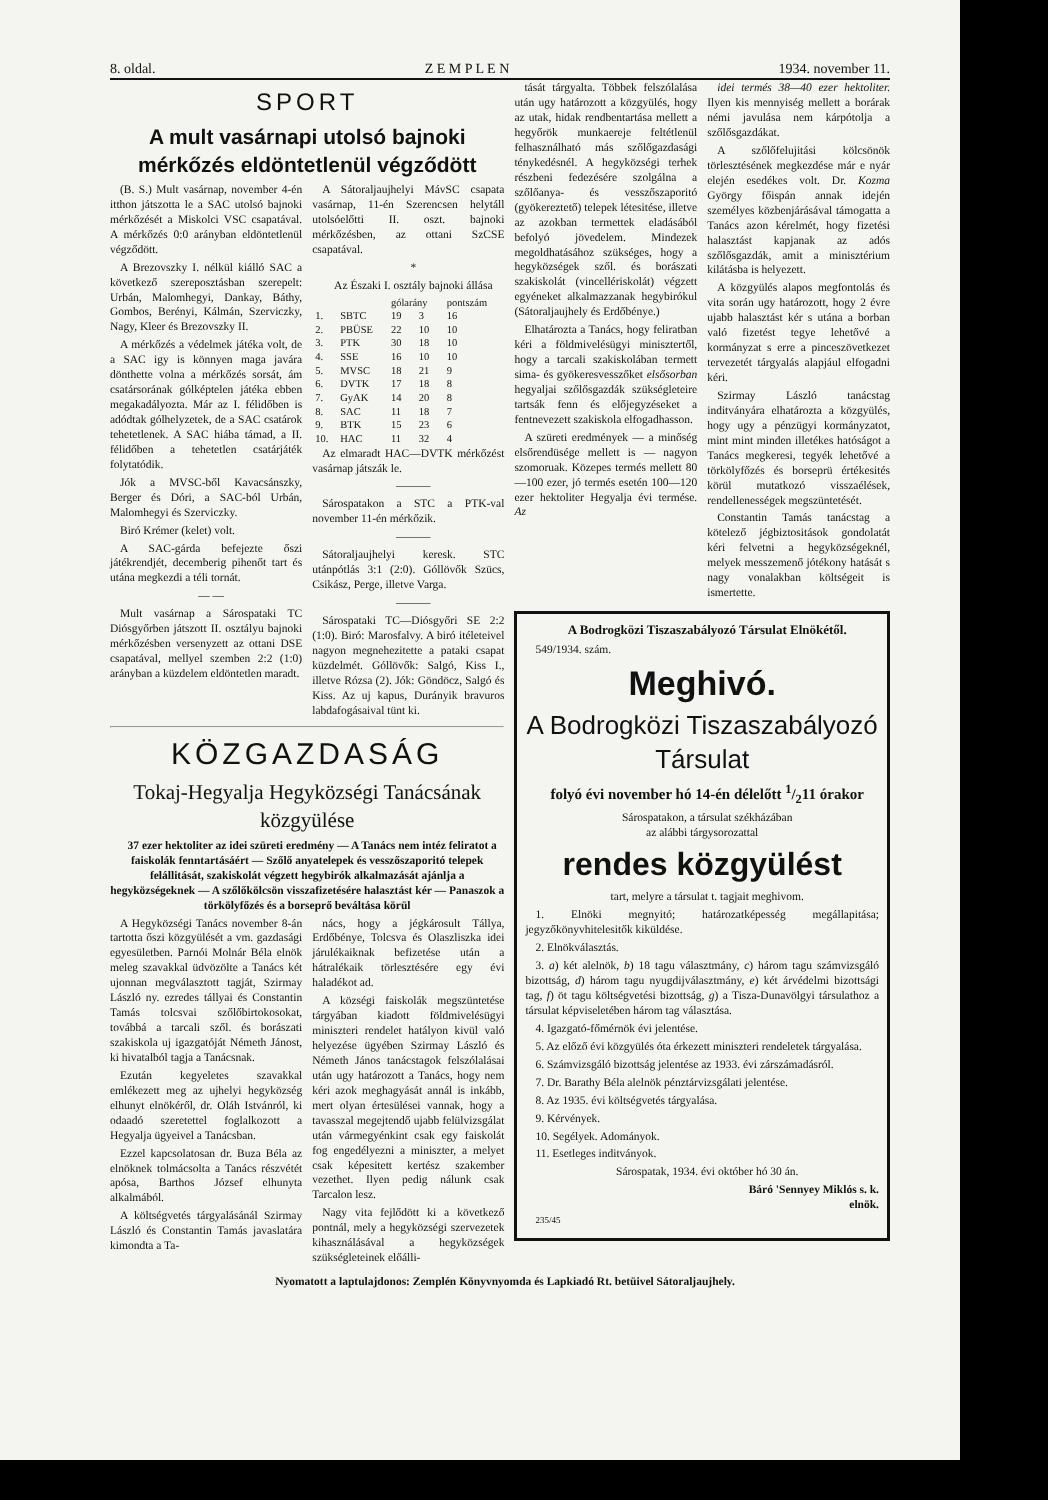8. oldal. Z E M P L E N 1934. november 11.
SPORT
A mult vasárnapi utolsó bajnoki mérkőzés eldöntetlenül végződött
(B. S.) Mult vasárnap, november 4-én itthon játszotta le a SAC utolsó bajnoki mérkőzését a Miskolci VSC csapatával. A mérkőzés 0:0 arányban eldöntetlenül végződött.
A Brezovszky I. nélkül kiálló SAC a következő szereposztásban szerepelt: Urbán, Malomhegyi, Dankay, Báthy, Gombos, Berényi, Kálmán, Szerviczky, Nagy, Kleer és Brezovszky II.
A mérkőzés a védelmek játéka volt, de a SAC igy is könnyen maga javára dönthette volna a mérkőzés sorsát, ám csatársorának gólképtelen játéka ebben megakadályozta. Már az I. félidőben is adódtak gólhelyzetek, de a SAC csatárok tehetetlenek. A SAC hiába támad, a II. félidőben a tehetetlen csatárjáték folytatódik.
Jók a MVSC-ből Kavacsánszky, Berger és Dóri, a SAC-ból Urbán, Malomhegyi és Szerviczky.
Biró Krémer (kelet) volt.
A SAC-gárda befejezte őszi játékrendjét, decemberig pihenőt tart és utána megkezdi a téli tornát.
— —
Mult vasárnap a Sárospataki TC Diósgyőrben játszott II. osztályu bajnoki mérkőzésben versenyzett az ottani DSE csapatával, mellyel szemben 2:2 (1:0) arányban a küzdelem eldöntetlen maradt.
A Sátoraljaujhelyi MávSC csapata vasárnap, 11-én Szerencsen helytáll utolsóelőtti II. oszt. bajnoki mérkőzésben, az ottani SzCSE csapatával.
*
Az Északi I. osztály bajnoki állása
| | | gólarány | | pontszám |
| --- | --- | --- | --- | --- |
| 1. | SBTC | 19 | 3 | 16 |
| 2. | PBÜSE | 22 | 10 | 10 |
| 3. | PTK | 30 | 18 | 10 |
| 4. | SSE | 16 | 10 | 10 |
| 5. | MVSC | 18 | 21 | 9 |
| 6. | DVTK | 17 | 18 | 8 |
| 7. | GyAK | 14 | 20 | 8 |
| 8. | SAC | 11 | 18 | 7 |
| 9. | BTK | 15 | 23 | 6 |
| 10. | HAC | 11 | 32 | 4 |
Az elmaradt HAC—DVTK mérkőzést vasárnap játszák le.
———
Sárospatakon a STC a PTK-val november 11-én mérkőzik.
———
Sátoraljaujhelyi keresk. STC utánpótlás 3:1 (2:0). Góllövők Szücs, Csikász, Perge, illetve Varga.
———
Sárospataki TC—Diósgyőri SE 2:2 (1:0). Biró: Marosfalvy. A biró itéleteivel nagyon megnehezitette a pataki csapat küzdelmét. Góllövők: Salgó, Kiss I., illetve Rózsa (2). Jók: Göndöcz, Salgó és Kiss. Az uj kapus, Durányik bravuros labdafogásaival tünt ki.
KÖZGAZDASÁG
Tokaj-Hegyalja Hegyközségi Tanácsának közgyülése
37 ezer hektoliter az idei szüreti eredmény — A Tanács nem intéz feliratot a faiskolák fenntartásáért — Szőlő anyatelepek és vesszőszaporitó telepek felállitását, szakiskolát végzett hegybirók alkalmazását ajánlja a hegyközségeknek — A szőlőkölcsön visszafizetésére halasztást kér — Panaszok a törkölyfőzés és a borseprő beváltása körül
A Hegyközségi Tanács november 8-án tartotta őszi közgyülését a vm. gazdasági egyesületben. Parnói Molnár Béla elnök meleg szavakkal üdvözölte a Tanács két ujonnan megválasztott tagját, Szirmay László ny. ezredes tállyai és Constantin Tamás tolcsvai szőlőbirtokosokat, továbbá a tarcali szől. és borászati szakiskola uj igazgatóját Németh Jánost, ki hivatalból tagja a Tanácsnak.
Ezután kegyeletes szavakkal emlékezett meg az ujhelyi hegyközség elhunyt elnökéről, dr. Oláh Istvánról, ki odaadó szeretettel foglalkozott a Hegyalja ügyeivel a Tanácsban.
Ezzel kapcsolatosan dr. Buza Béla az elnöknek tolmácsolta a Tanács részvétét apósa, Barthos József elhunyta alkalmából.
A költségvetés tárgyalásánál Szirmay László és Constantin Tamás javaslatára kimondta a Ta-
nács, hogy a jégkárosult Tállya, Erdőbénye, Tolcsva és Olaszliszka idei járulékaiknak befizetése után a hátralékaik törlesztésére egy évi haladékot ad.
A községi faiskolák megszüntetése tárgyában kiadott földmivelésügyi miniszteri rendelet hatályon kivül való helyezése ügyében Szirmay László és Németh János tanácstagok felszólalásai után ugy határozott a Tanács, hogy nem kéri azok meghagyását annál is inkább, mert olyan értesülései vannak, hogy a tavasszal megejtendő ujabb felülvizsgálat után vármegyénkint csak egy faiskolát fog engedélyezni a miniszter, a melyet csak képesitett kertész szakember vezethet. Ilyen pedig nálunk csak Tarcalon lesz.
Nagy vita fejlődött ki a következő pontnál, mely a hegyközségi szervezetek kihasználásával a hegyközségek szükségleteinek előálli-
tását tárgyalta. Többek felszólalása után ugy határozott a közgyülés, hogy az utak, hidak rendbentartása mellett a hegyőrök munkaereje feltétlenül felhasználható más szőlőgazdasági ténykedésnél. A hegyközségi terhek részbeni fedezésére szolgálna a szőlőanya- és vesszőszaporitó (gyökereztető) telepek létesitése, illetve az azokban termettek eladásából befolyó jövedelem. Mindezek megoldhatásához szükséges, hogy a hegyközségek szől. és borászati szakiskolát (vincellériskolát) végzett egyéneket alkalmazzanak hegybirókul (Sátoraljaujhely és Erdőbénye.)
Elhatározta a Tanács, hogy feliratban kéri a földmivelésügyi minisztertől, hogy a tarcali szakiskolában termett sima- és gyökeresvesszőket elsősorban hegyaljai szőlősgazdák szükségleteire tartsák fenn és előjegyzéseket a fentnevezett szakiskola elfogadhasson.
A szüreti eredmények — a minőség elsőrendüsége mellett is — nagyon szomoruak. Közepes termés mellett 80—100 ezer, jó termés esetén 100—120 ezer hektoliter Hegyalja évi termése. Az
idei termés 38—40 ezer hektoliter. Ilyen kis mennyiség mellett a borárak némi javulása nem kárpótolja a szőlősgazdákat.
A szőlőfelujitási kölcsönök törlesztésének megkezdése már e nyár elején esedékes volt. Dr. Kozma György főispán annak idején személyes közbenjárásával támogatta a Tanács azon kérelmét, hogy fizetési halasztást kapjanak az adós szőlősgazdák, amit a minisztérium kilátásba is helyezett.
A közgyülés alapos megfontolás és vita során ugy határozott, hogy 2 évre ujabb halasztást kér s utána a borban való fizetést tegye lehetővé a kormányzat s erre a pinceszövetkezet tervezetét tárgyalás alapjául elfogadni kéri.
Szirmay László tanácstag inditványára elhatározta a közgyülés, hogy ugy a pénzügyi kormányzatot, mint mint minden illetékes hatóságot a Tanács megkeresi, tegyék lehetővé a törkölyfőzés és borseprü értékesités körül mutatkozó visszaélések, rendellenességek megszüntetését.
Constantin Tamás tanácstag a kötelező jégbiztositások gondolatát kéri felvetni a hegyközségeknél, melyek messzemenő jótékony hatását s nagy vonalakban költségeit is ismertette.
A Bodrogközi Tiszaszabályozó Társulat Elnökétől.
549/1934. szám.
Meghivó.
A Bodrogközi Tiszaszabályozó Társulat
folyó évi november hó 14-én délelőtt 1/211 órakor
Sárospatakon, a társulat székházában
az alábbi tárgysorozattal
rendes közgyülést
tart, melyre a társulat t. tagjait meghivom.
1. Elnöki megnyitó; határozatképesség megállapitása; jegyzőkönyvhitelesitők kiküldése.
2. Elnökválasztás.
3. a) két alelnök, b) 18 tagu választmány, c) három tagu számvizsgáló bizottság, d) három tagu nyugdijválasztmány, e) két árvédelmi bizottsági tag, f) öt tagu költségvetési bizottság, g) a Tisza-Dunavölgyi társulathoz a társulat képviseletében három tag választása.
4. Igazgató-főmérnök évi jelentése.
5. Az előző évi közgyülés óta érkezett miniszteri rendeletek tárgyalása.
6. Számvizsgáló bizottság jelentése az 1933. évi zárszámadásról.
7. Dr. Barathy Béla alelnök pénztárvizsgálati jelentése.
8. Az 1935. évi költségvetés tárgyalása.
9. Kérvények.
10. Segélyek. Adományok.
11. Esetleges inditványok.
Sárospatak, 1934. évi október hó 30 án.
Báró 'Sennyey Miklós s. k.
elnök.
235/45
Nyomatott a laptulajdonos: Zemplén Könyvnyomda és Lapkiadó Rt. betüivel Sátoraljaujhely.